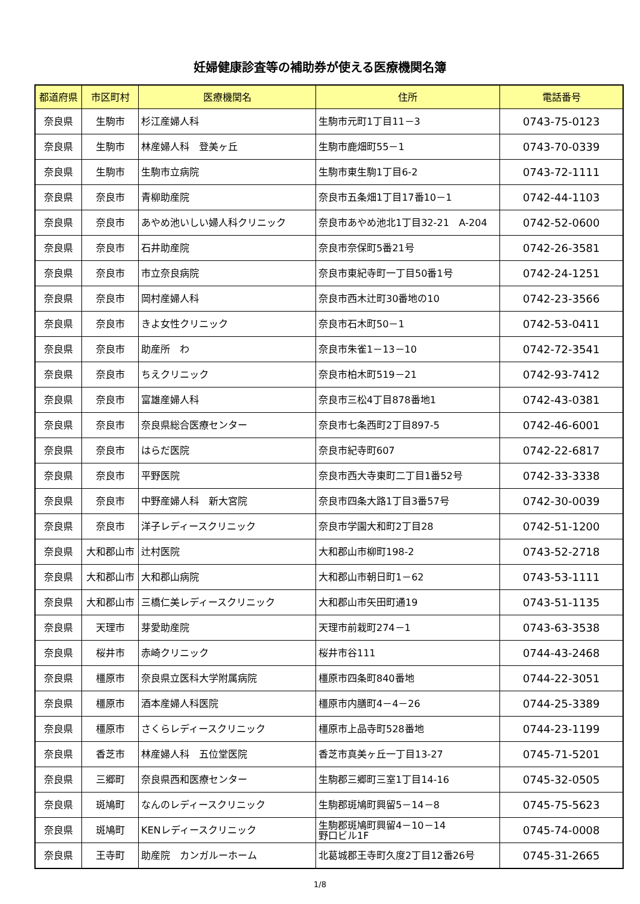妊婦健康診査等の補助券が使える医療機関名簿
| 都道府県 | 市区町村 | 医療機関名 | 住所 | 電話番号 |
| --- | --- | --- | --- | --- |
| 奈良県 | 生駒市 | 杉江産婦人科 | 生駒市元町1丁目11－3 | 0743-75-0123 |
| 奈良県 | 生駒市 | 林産婦人科 登美ヶ丘 | 生駒市鹿畑町55－1 | 0743-70-0339 |
| 奈良県 | 生駒市 | 生駒市立病院 | 生駒市東生駒1丁目6-2 | 0743-72-1111 |
| 奈良県 | 奈良市 | 青柳助産院 | 奈良市五条畑1丁目17番10－1 | 0742-44-1103 |
| 奈良県 | 奈良市 | あやめ池いしい婦人科クリニック | 奈良市あやめ池北1丁目32-21 A-204 | 0742-52-0600 |
| 奈良県 | 奈良市 | 石井助産院 | 奈良市奈保町5番21号 | 0742-26-3581 |
| 奈良県 | 奈良市 | 市立奈良病院 | 奈良市東紀寺町一丁目50番1号 | 0742-24-1251 |
| 奈良県 | 奈良市 | 岡村産婦人科 | 奈良市西木辻町30番地の10 | 0742-23-3566 |
| 奈良県 | 奈良市 | きよ女性クリニック | 奈良市石木町50－1 | 0742-53-0411 |
| 奈良県 | 奈良市 | 助産所 わ | 奈良市朱雀1－13－10 | 0742-72-3541 |
| 奈良県 | 奈良市 | ちえクリニック | 奈良市柏木町519－21 | 0742-93-7412 |
| 奈良県 | 奈良市 | 富雄産婦人科 | 奈良市三松4丁目878番地1 | 0742-43-0381 |
| 奈良県 | 奈良市 | 奈良県総合医療センター | 奈良市七条西町2丁目897-5 | 0742-46-6001 |
| 奈良県 | 奈良市 | はらだ医院 | 奈良市紀寺町607 | 0742-22-6817 |
| 奈良県 | 奈良市 | 平野医院 | 奈良市西大寺東町二丁目1番52号 | 0742-33-3338 |
| 奈良県 | 奈良市 | 中野産婦人科 新大宮院 | 奈良市四条大路1丁目3番57号 | 0742-30-0039 |
| 奈良県 | 奈良市 | 洋子レディースクリニック | 奈良市学園大和町2丁目28 | 0742-51-1200 |
| 奈良県 | 大和郡山市 | 辻村医院 | 大和郡山市柳町198-2 | 0743-52-2718 |
| 奈良県 | 大和郡山市 | 大和郡山病院 | 大和郡山市朝日町1－62 | 0743-53-1111 |
| 奈良県 | 大和郡山市 | 三橋仁美レディースクリニック | 大和郡山市矢田町通19 | 0743-51-1135 |
| 奈良県 | 天理市 | 芽愛助産院 | 天理市前栽町274－1 | 0743-63-3538 |
| 奈良県 | 桜井市 | 赤崎クリニック | 桜井市谷111 | 0744-43-2468 |
| 奈良県 | 橿原市 | 奈良県立医科大学附属病院 | 橿原市四条町840番地 | 0744-22-3051 |
| 奈良県 | 橿原市 | 酒本産婦人科医院 | 橿原市内膳町4－4－26 | 0744-25-3389 |
| 奈良県 | 橿原市 | さくらレディースクリニック | 橿原市上品寺町528番地 | 0744-23-1199 |
| 奈良県 | 香芝市 | 林産婦人科 五位堂医院 | 香芝市真美ヶ丘一丁目13-27 | 0745-71-5201 |
| 奈良県 | 三郷町 | 奈良県西和医療センター | 生駒郡三郷町三室1丁目14-16 | 0745-32-0505 |
| 奈良県 | 斑鳩町 | なんのレディースクリニック | 生駒郡斑鳩町興留5－14－8 | 0745-75-5623 |
| 奈良県 | 斑鳩町 | KENレディースクリニック | 生駒郡斑鳩町興留4－10－14 野口ビル1F | 0745-74-0008 |
| 奈良県 | 王寺町 | 助産院 カンガルーホーム | 北葛城郡王寺町久度2丁目12番26号 | 0745-31-2665 |
1/8